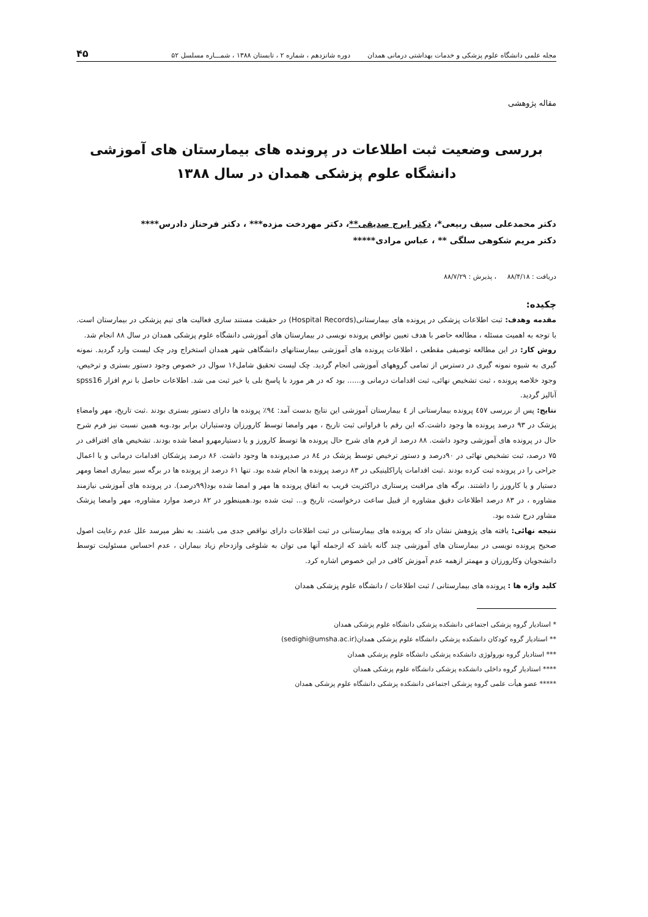مجله علمی دانشگاه علوم پزشکی و خدمات بهداشتی درمانی همدان دوره شانزدهم ، شماره ۲ ، تابستان ۱۳۸۸ ، شمـــاره مسلسل ۵۲ ۴۵
مقاله پژوهشی
بررسی وضعیت ثبت اطلاعات در پرونده های بیمارستان های آموزشی
دانشگاه علوم پزشکی همدان در سال ۱۳۸۸
دکتر محمدعلی سیف ربیعی*، دکتر ایرج صدیقی**، دکتر مهردخت مزده*** ، دکتر فرحناز دادرس****
دکتر مریم شکوهی سلگی ** ، عباس مرادی*****
دریافت : ۸۸/۴/۱۸ ، پذیرش : ۸۸/۷/۲۹
چکیده:
مقدمه وهدف: ثبت اطلاعات پزشکی در پرونده های بیمارستانی(Hospital Records) در حقیقت مستند سازی فعالیت های تیم پزشکی در بیمارستان است. با توجه به اهمیت مسئله ، مطالعه حاضر با هدف تعیین نواقص پرونده نویسی در بیمارستان های آموزشی دانشگاه علوم پزشکی همدان در سال ۸۸ انجام شد.
روش کار: در این مطالعه توصیفی مقطعی ، اطلاعات پرونده های آموزشی بیمارستانهای دانشگاهی شهر همدان استخراج ودر چک لیست وارد گردید. نمونه گیری به شیوه نمونه گیری در دسترس از تمامی گروههای آموزشی انجام گردید. چک لیست تحقیق شامل۱۶ سوال در خصوص وجود دستور بستری و ترخیص، وجود خلاصه پرونده ، ثبت تشخیص نهائی، ثبت اقدامات درمانی و...... بود که در هر مورد با پاسخ بلی یا خیر ثبت می شد. اطلاعات حاصل با نرم افزار spss16 آنالیز گردید.
نتایج: پس از بررسی ٤٥٧ پرونده بیمارستانی از ٤ بیمارستان آموزشی این نتایج بدست آمد: ٩٤٪ پرونده ها دارای دستور بستری بودند .ثبت تاریخ، مهر وامضاءِ پزشک در ۹۳ درصد پرونده ها وجود داشت.که این رقم با فراوانی ثبت تاریخ ، مهر وامضا توسط کارورزان ودستیاران برابر بود.وبه همین نسبت نیز فرم شرح حال در پرونده های آموزشی وجود داشت. ۸۸ درصد از فرم های شرح حال پرونده ها توسط کارورز و یا دستیارمهرو امضا شده بودند. تشخیص های افتراقی در ۷۵ درصد، ثبت تشخیص نهائی در ۹۰درصد و دستور ترخیص توسط پزشک در ٨٤ در صدپرونده ها وجود داشت. ۸۶ درصد پزشکان اقدامات درمانی و یا اعمال جراحی را در پرونده ثبت کرده بودند .ثبت اقدامات پاراکلینیکی در ۸۳ درصد پرونده ها انجام شده بود. تنها ۶۱ درصد از پرونده ها در برگه سیر بیماری امضا ومهر دستیار و یا کارورز را داشتند. برگه های مراقبت پرستاری دراکثریت قریب به اتفاق پرونده ها مهر و امضا شده بود(۹۹درصد). در پرونده های آموزشی نیازمند مشاوره ، در ۸۳ درصد اطلاعات دقیق مشاوره از قبیل ساعت درخواست، تاریخ و... ثبت شده بود.همینطور در ۸۲ درصد موارد مشاوره، مهر وامضا پزشک مشاور درج شده بود.
نتیجه نهائی: یافته های پژوهش نشان داد که پرونده های بیمارستانی در ثبت اطلاعات دارای نواقص جدی می باشند. به نظر میرسد علل عدم رعایت اصول صحیح پرونده نویسی در بیمارستان های آموزشی چند گانه باشد که ازجمله آنها می توان به شلوغی وازدحام زیاد بیماران ، عدم احساس مسئولیت توسط دانشجویان وکارورزان و مهمتر ازهمه عدم آموزش کافی در این خصوص اشاره کرد.
کلید واژه ها : پرونده های بیمارستانی / ثبت اطلاعات / دانشگاه علوم پزشکی همدان
* استادیار گروه پزشکی اجتماعی دانشکده پزشکی دانشگاه علوم پزشکی همدان
** استادیار گروه کودکان دانشکده پزشکی دانشگاه علوم پزشکی همدان(sedighi@umsha.ac.ir)
*** استادیار گروه نورولوژی دانشکده پزشکی دانشگاه علوم پزشکی همدان
**** استادیار گروه داخلی دانشکده پزشکی دانشگاه علوم پزشکی همدان
***** عضو هیأت علمی گروه پزشکی اجتماعی دانشکده پزشکی دانشگاه علوم پزشکی همدان